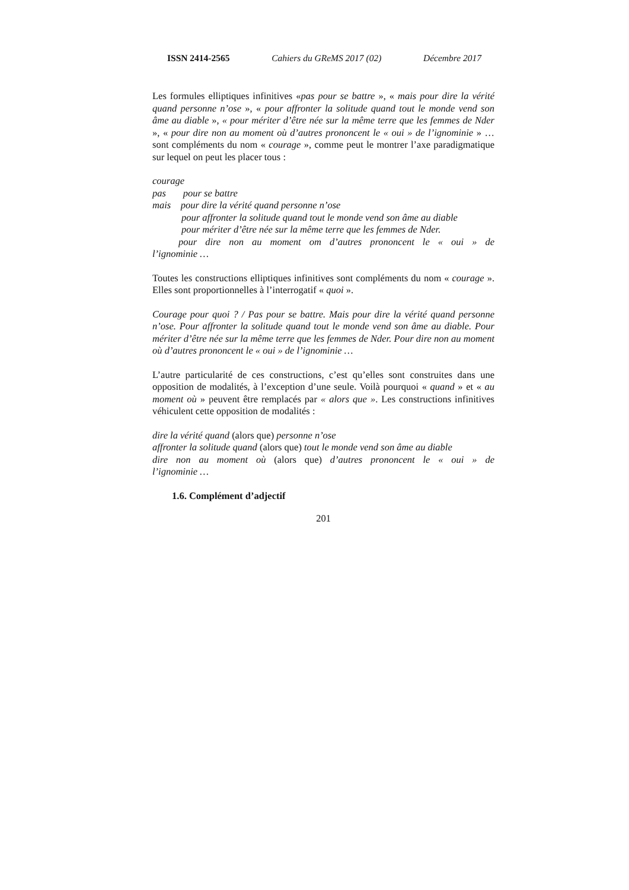ISSN 2414-2565 Cahiers du GReMS 2017 (02) Décembre 2017
Les formules elliptiques infinitives «pas pour se battre », « mais pour dire la vérité quand personne n’ose », « pour affronter la solitude quand tout le monde vend son âme au diable », « pour mériter d’être née sur la même terre que les femmes de Nder », « pour dire non au moment où d’autres prononcent le « oui » de l’ignominie » … sont compléments du nom « courage », comme peut le montrer l’axe paradigmatique sur lequel on peut les placer tous :
courage
pas pour se battre
mais pour dire la vérité quand personne n’ose
pour affronter la solitude quand tout le monde vend son âme au diable
pour mériter d’être née sur la même terre que les femmes de Nder.
pour dire non au moment om d’autres prononcent le « oui » de
l’ignominie …
Toutes les constructions elliptiques infinitives sont compléments du nom « courage ». Elles sont proportionnelles à l’interrogatif « quoi ».
Courage pour quoi ? / Pas pour se battre. Mais pour dire la vérité quand personne n’ose. Pour affronter la solitude quand tout le monde vend son âme au diable. Pour mériter d’être née sur la même terre que les femmes de Nder. Pour dire non au moment où d’autres prononcent le « oui » de l’ignominie …
L’autre particularité de ces constructions, c’est qu’elles sont construites dans une opposition de modalités, à l’exception d’une seule. Voilà pourquoi « quand » et « au moment où » peuvent être remplacés par « alors que ». Les constructions infinitives véhiculent cette opposition de modalités :
dire la vérité quand (alors que) personne n’ose
affronter la solitude quand (alors que) tout le monde vend son âme au diable
dire non au moment où (alors que) d’autres prononcent le « oui » de
l’ignominie …
1.6. Complément d’adjectif
201